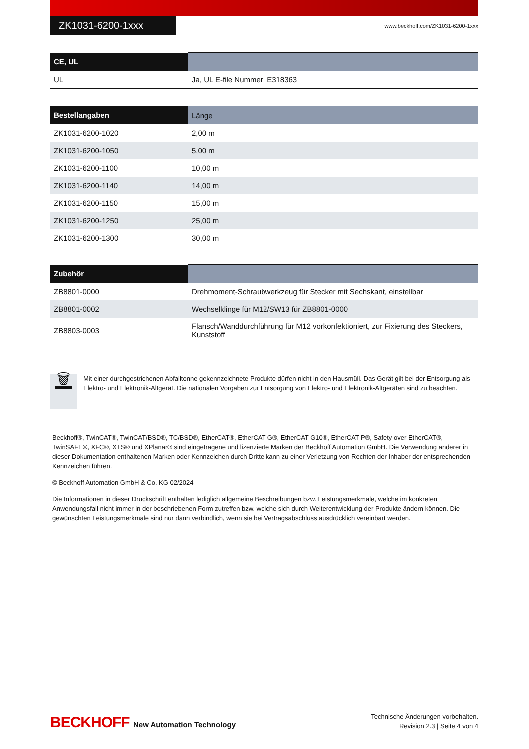ZK1031-6200-1xxx
www.beckhoff.com/ZK1031-6200-1xxx
| CE, UL | |
| --- | --- |
| UL | Ja, UL E-file Nummer: E318363 |
| Bestellangaben | Länge |
| --- | --- |
| ZK1031-6200-1020 | 2,00 m |
| ZK1031-6200-1050 | 5,00 m |
| ZK1031-6200-1100 | 10,00 m |
| ZK1031-6200-1140 | 14,00 m |
| ZK1031-6200-1150 | 15,00 m |
| ZK1031-6200-1250 | 25,00 m |
| ZK1031-6200-1300 | 30,00 m |
| Zubehör | |
| --- | --- |
| ZB8801-0000 | Drehmoment-Schraubwerkzeug für Stecker mit Sechskant, einstellbar |
| ZB8801-0002 | Wechselklinge für M12/SW13 für ZB8801-0000 |
| ZB8803-0003 | Flansch/Wanddurchführung für M12 vorkonfektioniert, zur Fixierung des Steckers, Kunststoff |
🗑
Mit einer durchgestrichenen Abfalltonne gekennzeichnete Produkte dürfen nicht in den Hausmüll. Das Gerät gilt bei der Entsorgung als Elektro- und Elektronik-Altgerät. Die nationalen Vorgaben zur Entsorgung von Elektro- und Elektronik-Altgeräten sind zu beachten.
Beckhoff®, TwinCAT®, TwinCAT/BSD®, TC/BSD®, EtherCAT®, EtherCAT G®, EtherCAT G10®, EtherCAT P®, Safety over EtherCAT®, TwinSAFE®, XFC®, XTS® und XPlanar® sind eingetragene und lizenzierte Marken der Beckhoff Automation GmbH. Die Verwendung anderer in dieser Dokumentation enthaltenen Marken oder Kennzeichen durch Dritte kann zu einer Verletzung von Rechten der Inhaber der entsprechenden Kennzeichen führen.
© Beckhoff Automation GmbH & Co. KG 02/2024
Die Informationen in dieser Druckschrift enthalten lediglich allgemeine Beschreibungen bzw. Leistungsmerkmale, welche im konkreten Anwendungsfall nicht immer in der beschriebenen Form zutreffen bzw. welche sich durch Weiterentwicklung der Produkte ändern können. Die gewünschten Leistungsmerkmale sind nur dann verbindlich, wenn sie bei Vertragsabschluss ausdrücklich vereinbart werden.
BECKHOFF New Automation Technology
Technische Änderungen vorbehalten.
Revision 2.3 | Seite 4 von 4